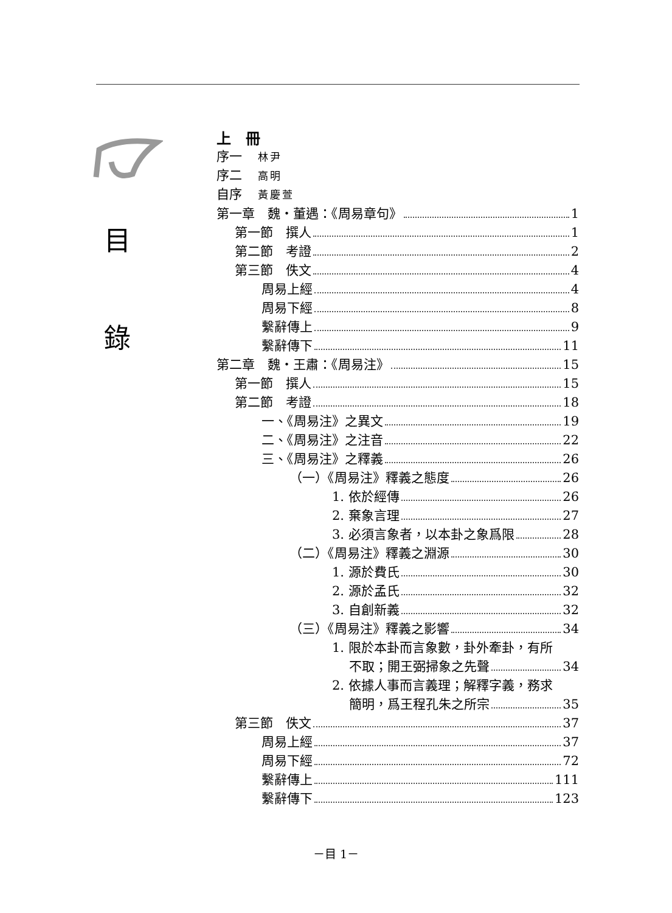目
錄
上　冊
序一 林尹
序二 高明
自序 黃慶萱
第一章　魏・董遇：《周易章句》 1
第一節　撰人 1
第二節　考證 2
第三節　佚文 4
周易上經 4
周易下經 8
繫辭傳上 9
繫辭傳下 11
第二章　魏・王肅：《周易注》 15
第一節　撰人 15
第二節　考證 18
一、《周易注》之異文 19
二、《周易注》之注音 22
三、《周易注》之釋義 26
（一）《周易注》釋義之態度 26
1. 依於經傳 26
2. 棄象言理 27
3. 必須言象者，以本卦之象爲限 28
（二）《周易注》釋義之淵源 30
1. 源於費氏 30
2. 源於孟氏 32
3. 自創新義 32
（三）《周易注》釋義之影響 34
1. 限於本卦而言象數，卦外牽卦，有所
不取；開王弼掃象之先聲 34
2. 依據人事而言義理；解釋字義，務求
簡明，爲王程孔朱之所宗 35
第三節　佚文 37
周易上經 37
周易下經 72
繫辭傳上 111
繫辭傳下 123
－目 1－